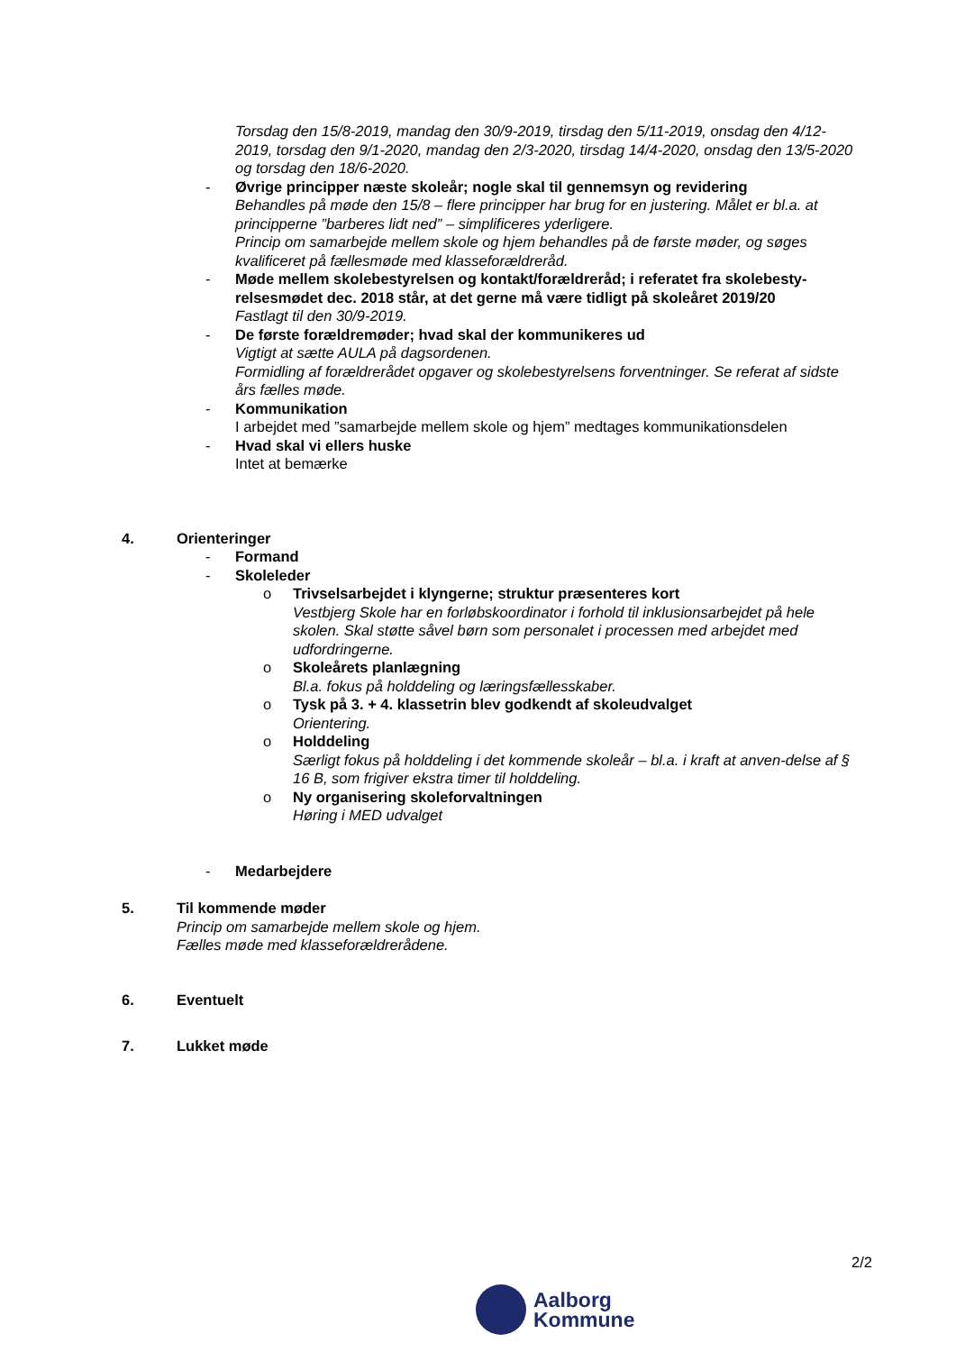Torsdag den 15/8-2019, mandag den 30/9-2019, tirsdag den 5/11-2019, onsdag den 4/12-2019, torsdag den 9/1-2020, mandag den 2/3-2020, tirsdag 14/4-2020, onsdag den 13/5-2020 og torsdag den 18/6-2020.
- Øvrige principper næste skoleår; nogle skal til gennemsyn og revidering
Behandles på møde den 15/8 – flere principper har brug for en justering. Målet er bl.a. at principperne ”barberes lidt ned” – simplificeres yderligere.
Princip om samarbejde mellem skole og hjem behandles på de første møder, og søges kvalificeret på fællesmøde med klasseforældreråd.
- Møde mellem skolebestyrelsen og kontakt/forældreråd; i referatet fra skolebesty-relsesmødet dec. 2018 står, at det gerne må være tidligt på skoleåret 2019/20
Fastlagt til den 30/9-2019.
- De første forældremøder; hvad skal der kommunikeres ud
Vigtigt at sætte AULA på dagsordenen.
Formidling af forældrerådet opgaver og skolebestyrelsens forventninger. Se referat af sidste års fælles møde.
- Kommunikation
I arbejdet med ”samarbejde mellem skole og hjem” medtages kommunikationsdelen
- Hvad skal vi ellers huske
Intet at bemærke
4. Orienteringer
- Formand
- Skoleleder
o Trivselsarbejdet i klyngerne; struktur præsenteres kort
Vestbjerg Skole har en forløbskoordinator i forhold til inklusionsarbejdet på hele skolen. Skal støtte såvel børn som personalet i processen med arbejdet med udfordringerne.
o Skoleårets planlægning
Bl.a. fokus på holddeling og læringsfællesskaber.
o Tysk på 3. + 4. klassetrin blev godkendt af skoleudvalget
Orientering.
o Holddeling
Særligt fokus på holddeling i det kommende skoleår – bl.a. i kraft at anven-delse af § 16 B, som frigiver ekstra timer til holddeling.
o Ny organisering skoleforvaltningen
Høring i MED udvalget
- Medarbejdere
5. Til kommende møder
Princip om samarbejde mellem skole og hjem.
Fælles møde med klasseforældrerådene.
6. Eventuelt
7. Lukket møde
2/2
Aalborg
Kommune